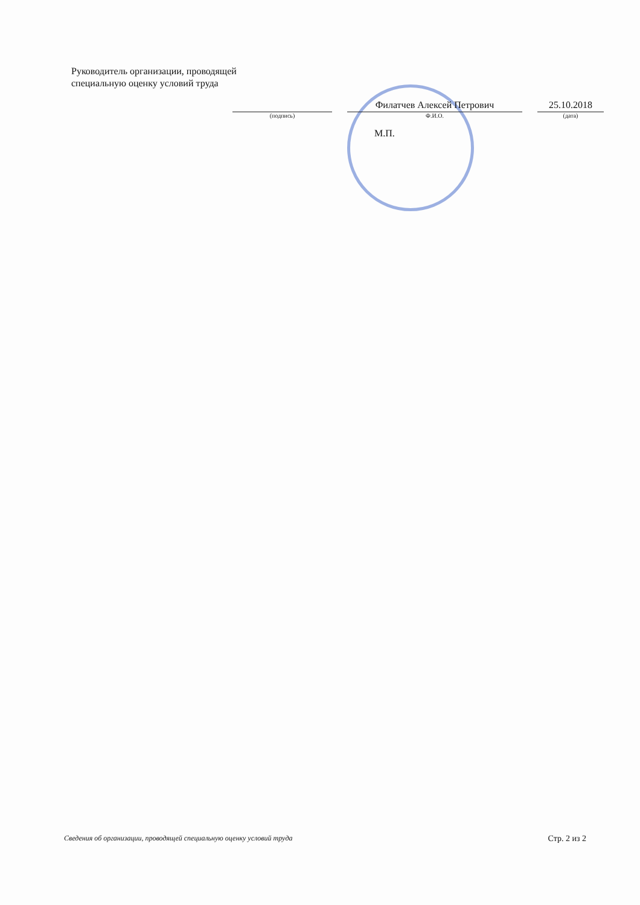Руководитель организации, проводящей
специальную оценку условий труда
(подпись)
Филатчев Алексей Петрович
Ф.И.О.
25.10.2018
(дата)
М.П.
Сведения об организации, проводящей специальную оценку условий труда Стр. 2 из 2